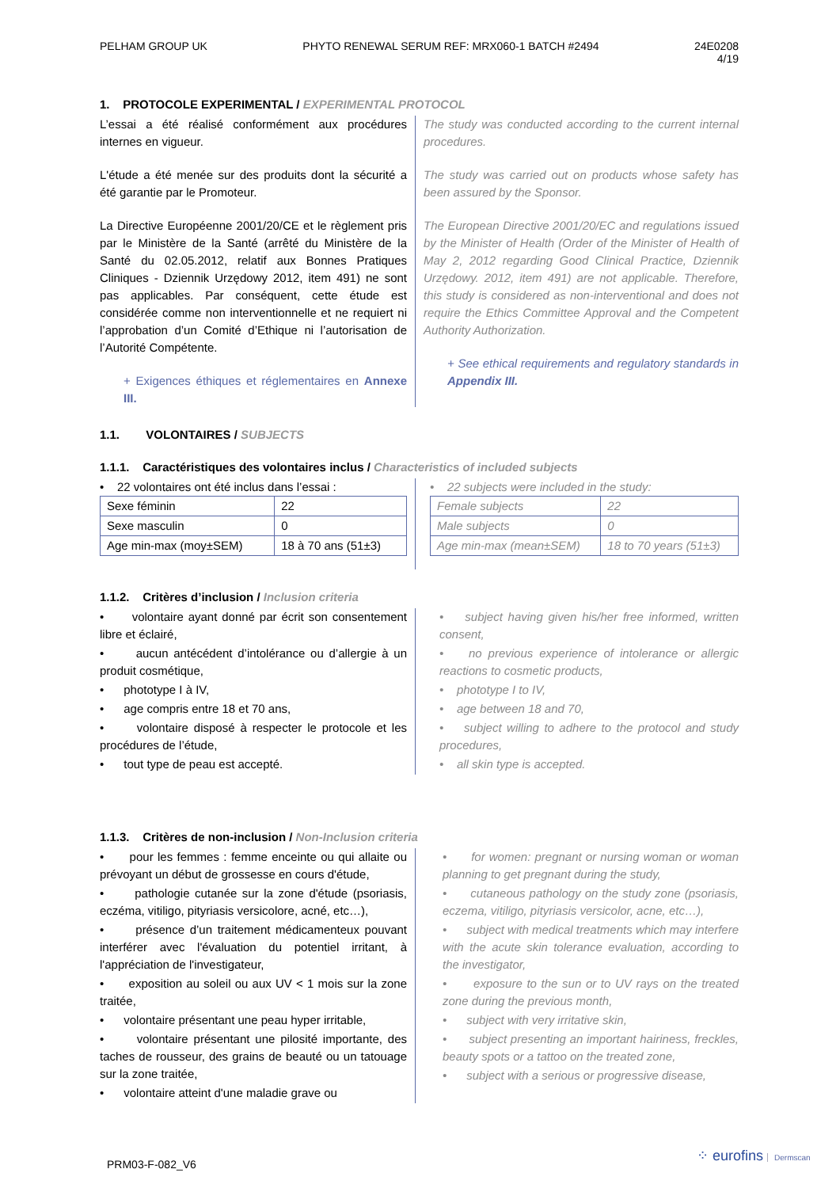PELHAM GROUP UK PHYTO RENEWAL SERUM REF: MRX060-1 BATCH #2494 24E0208
4/19
1. PROTOCOLE EXPERIMENTAL / EXPERIMENTAL PROTOCOL
L’essai a été réalisé conformément aux procédures internes en vigueur.
L'étude a été menée sur des produits dont la sécurité a été garantie par le Promoteur.
La Directive Européenne 2001/20/CE et le règlement pris par le Ministère de la Santé (arrêté du Ministère de la Santé du 02.05.2012, relatif aux Bonnes Pratiques Cliniques - Dziennik Urzędowy 2012, item 491) ne sont pas applicables. Par conséquent, cette étude est considérée comme non interventionnelle et ne requiert ni l’approbation d’un Comité d’Ethique ni l’autorisation de l’Autorité Compétente.
+ Exigences éthiques et réglementaires en Annexe III.
The study was conducted according to the current internal procedures.
The study was carried out on products whose safety has been assured by the Sponsor.
The European Directive 2001/20/EC and regulations issued by the Minister of Health (Order of the Minister of Health of May 2, 2012 regarding Good Clinical Practice, Dziennik Urzędowy. 2012, item 491) are not applicable. Therefore, this study is considered as non-interventional and does not require the Ethics Committee Approval and the Competent Authority Authorization.
+ See ethical requirements and regulatory standards in Appendix III.
1.1. VOLONTAIRES / SUBJECTS
1.1.1. Caractéristiques des volontaires inclus / Characteristics of included subjects
• 22 volontaires ont été inclus dans l’essai :
| Sexe féminin | 22 |
| Sexe masculin | 0 |
| Age min-max (moy±SEM) | 18 à 70 ans (51±3) |
• 22 subjects were included in the study:
| Female subjects | 22 |
| Male subjects | 0 |
| Age min-max (mean±SEM) | 18 to 70 years (51±3) |
1.1.2. Critères d’inclusion / Inclusion criteria
• volontaire ayant donné par écrit son consentement libre et éclairé,
• aucun antécédent d’intolérance ou d’allergie à un produit cosmétique,
• phototype I à IV,
• age compris entre 18 et 70 ans,
• volontaire disposé à respecter le protocole et les procédures de l’étude,
• tout type de peau est accepté.
• subject having given his/her free informed, written consent,
• no previous experience of intolerance or allergic reactions to cosmetic products,
• phototype I to IV,
• age between 18 and 70,
• subject willing to adhere to the protocol and study procedures,
• all skin type is accepted.
1.1.3. Critères de non-inclusion / Non-Inclusion criteria
• pour les femmes : femme enceinte ou qui allaite ou prévoyant un début de grossesse en cours d'étude,
• pathologie cutanée sur la zone d'étude (psoriasis, eczéma, vitiligo, pityriasis versicolore, acné, etc…),
• présence d’un traitement médicamenteux pouvant interférer avec l'évaluation du potentiel irritant, à l'appréciation de l'investigateur,
• exposition au soleil ou aux UV < 1 mois sur la zone traitée,
• volontaire présentant une peau hyper irritable,
• volontaire présentant une pilosité importante, des taches de rousseur, des grains de beauté ou un tatouage sur la zone traitée,
• volontaire atteint d'une maladie grave ou
• for women: pregnant or nursing woman or woman planning to get pregnant during the study,
• cutaneous pathology on the study zone (psoriasis, eczema, vitiligo, pityriasis versicolor, acne, etc…),
• subject with medical treatments which may interfere with the acute skin tolerance evaluation, according to the investigator,
• exposure to the sun or to UV rays on the treated zone during the previous month,
• subject with very irritative skin,
• subject presenting an important hairiness, freckles, beauty spots or a tattoo on the treated zone,
• subject with a serious or progressive disease,
PRM03-F-082_V6
⁘ eurofins Dermscan